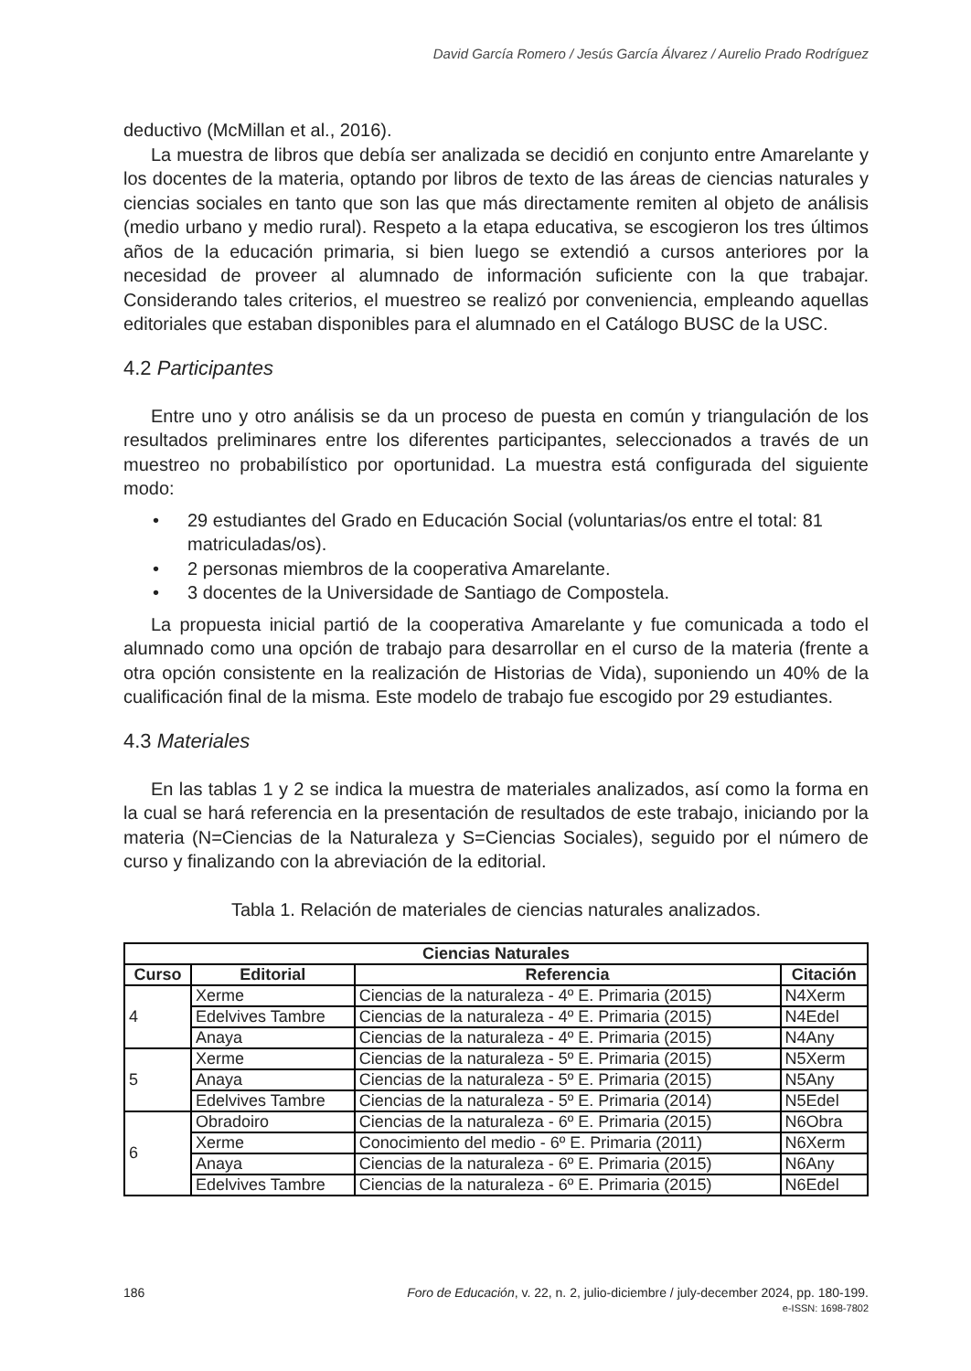David García Romero / Jesús García Álvarez / Aurelio Prado Rodríguez
deductivo (McMillan et al., 2016).
La muestra de libros que debía ser analizada se decidió en conjunto entre Amarelante y los docentes de la materia, optando por libros de texto de las áreas de ciencias naturales y ciencias sociales en tanto que son las que más directamente remiten al objeto de análisis (medio urbano y medio rural). Respeto a la etapa educativa, se escogieron los tres últimos años de la educación primaria, si bien luego se extendió a cursos anteriores por la necesidad de proveer al alumnado de información suficiente con la que trabajar. Considerando tales criterios, el muestreo se realizó por conveniencia, empleando aquellas editoriales que estaban disponibles para el alumnado en el Catálogo BUSC de la USC.
4.2 Participantes
Entre uno y otro análisis se da un proceso de puesta en común y triangulación de los resultados preliminares entre los diferentes participantes, seleccionados a través de un muestreo no probabilístico por oportunidad. La muestra está configurada del siguiente modo:
• 29 estudiantes del Grado en Educación Social (voluntarias/os entre el total: 81 matriculadas/os).
• 2 personas miembros de la cooperativa Amarelante.
• 3 docentes de la Universidade de Santiago de Compostela.
La propuesta inicial partió de la cooperativa Amarelante y fue comunicada a todo el alumnado como una opción de trabajo para desarrollar en el curso de la materia (frente a otra opción consistente en la realización de Historias de Vida), suponiendo un 40% de la cualificación final de la misma. Este modelo de trabajo fue escogido por 29 estudiantes.
4.3 Materiales
En las tablas 1 y 2 se indica la muestra de materiales analizados, así como la forma en la cual se hará referencia en la presentación de resultados de este trabajo, iniciando por la materia (N=Ciencias de la Naturaleza y S=Ciencias Sociales), seguido por el número de curso y finalizando con la abreviación de la editorial.
Tabla 1. Relación de materiales de ciencias naturales analizados.
| Ciencias Naturales | | | |
| --- | --- | --- | --- |
| Curso | Editorial | Referencia | Citación |
| 4 | Xerme | Ciencias de la naturaleza - 4º E. Primaria (2015) | N4Xerm |
| | Edelvives Tambre | Ciencias de la naturaleza - 4º E. Primaria (2015) | N4Edel |
| | Anaya | Ciencias de la naturaleza - 4º E. Primaria (2015) | N4Any |
| 5 | Xerme | Ciencias de la naturaleza - 5º E. Primaria (2015) | N5Xerm |
| | Anaya | Ciencias de la naturaleza - 5º E. Primaria (2015) | N5Any |
| | Edelvives Tambre | Ciencias de la naturaleza - 5º E. Primaria (2014) | N5Edel |
| 6 | Obradoiro | Ciencias de la naturaleza - 6º E. Primaria (2015) | N6Obra |
| | Xerme | Conocimiento del medio - 6º E. Primaria (2011) | N6Xerm |
| | Anaya | Ciencias de la naturaleza - 6º E. Primaria (2015) | N6Any |
| | Edelvives Tambre | Ciencias de la naturaleza - 6º E. Primaria (2015) | N6Edel |
186
Foro de Educación, v. 22, n. 2, julio-diciembre / july-december 2024, pp. 180-199.
e-ISSN: 1698-7802